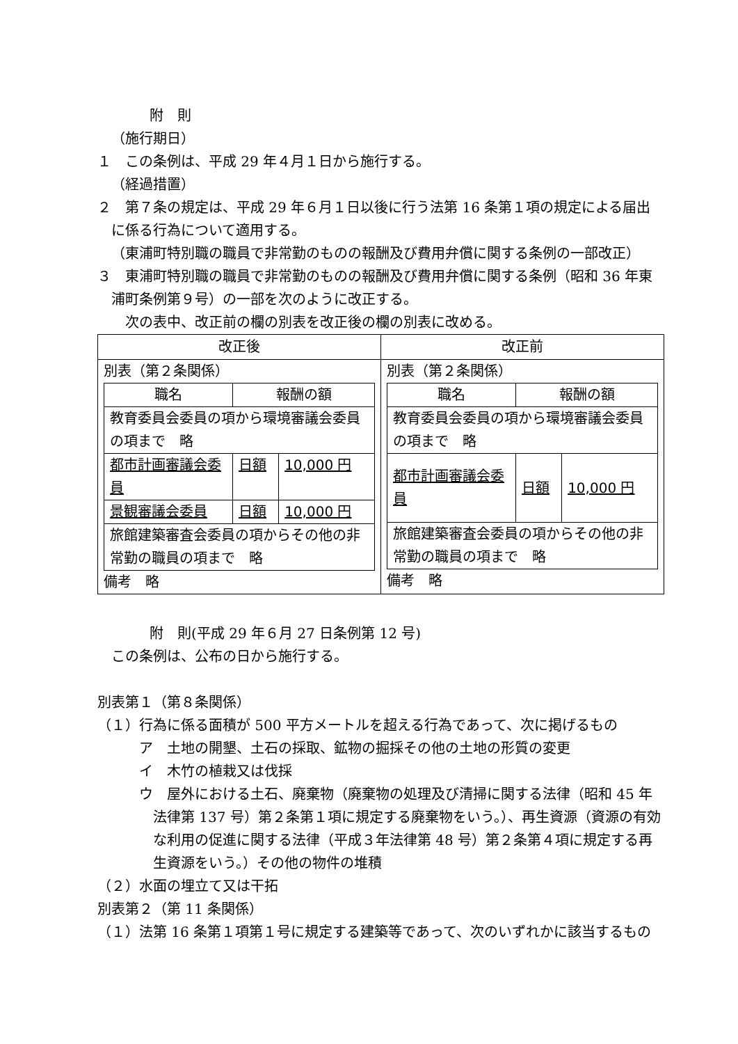附　則
（施行期日）
１　この条例は、平成 29 年４月１日から施行する。
（経過措置）
２　第７条の規定は、平成 29 年６月１日以後に行う法第 16 条第１項の規定による届出に係る行為について適用する。
（東浦町特別職の職員で非常勤のものの報酬及び費用弁償に関する条例の一部改正）
３　東浦町特別職の職員で非常勤のものの報酬及び費用弁償に関する条例（昭和 36 年東浦町条例第９号）の一部を次のように改正する。
次の表中、改正前の欄の別表を改正後の欄の別表に改める。
| 改正後 | 改正前 |
| --- | --- |
| 別表（第２条関係） / 職名 / 報酬の額 / / / --- / --- / --- / / 教育委員会委員の項から環境審議会委員の項まで 略 / / / / 都市計画審議会委員 / 日額 / 10,000 円 / / 景観審議会委員 / 日額 / 10,000 円 / / 旅館建築審査会委員の項からその他の非常勤の職員の項まで 略 / / / 備考 略 | 別表（第２条関係） / 職名 / 報酬の額 / / / --- / --- / --- / / 教育委員会委員の項から環境審議会委員の項まで 略 / / / / 都市計画審議会委員 / 日額 / 10,000 円 / / 旅館建築審査会委員の項からその他の非常勤の職員の項まで 略 / / / 備考 略 |
附　則(平成 29 年６月 27 日条例第 12 号)
この条例は、公布の日から施行する。
別表第１（第８条関係）
（１）行為に係る面積が 500 平方メートルを超える行為であって、次に掲げるもの
ア　土地の開墾、土石の採取、鉱物の掘採その他の土地の形質の変更
イ　木竹の植栽又は伐採
ウ　屋外における土石、廃棄物（廃棄物の処理及び清掃に関する法律（昭和 45 年法律第 137 号）第２条第１項に規定する廃棄物をいう。）、再生資源（資源の有効な利用の促進に関する法律（平成３年法律第 48 号）第２条第４項に規定する再生資源をいう。）その他の物件の堆積
（２）水面の埋立て又は干拓
別表第２（第 11 条関係）
（１）法第 16 条第１項第１号に規定する建築等であって、次のいずれかに該当するもの